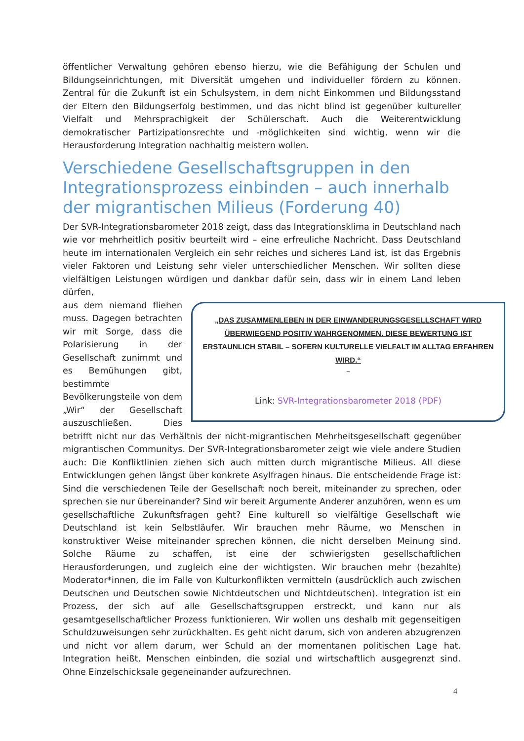öffentlicher Verwaltung gehören ebenso hierzu, wie die Befähigung der Schulen und Bildungseinrichtungen, mit Diversität umgehen und individueller fördern zu können. Zentral für die Zukunft ist ein Schulsystem, in dem nicht Einkommen und Bildungsstand der Eltern den Bildungserfolg bestimmen, und das nicht blind ist gegenüber kultureller Vielfalt und Mehrsprachigkeit der Schülerschaft. Auch die Weiterentwicklung demokratischer Partizipationsrechte und -möglichkeiten sind wichtig, wenn wir die Herausforderung Integration nachhaltig meistern wollen.
Verschiedene Gesellschaftsgruppen in den Integrationsprozess einbinden – auch innerhalb der migrantischen Milieus (Forderung 40)
Der SVR-Integrationsbarometer 2018 zeigt, dass das Integrationsklima in Deutschland nach wie vor mehrheitlich positiv beurteilt wird – eine erfreuliche Nachricht. Dass Deutschland heute im internationalen Vergleich ein sehr reiches und sicheres Land ist, ist das Ergebnis vieler Faktoren und Leistung sehr vieler unterschiedlicher Menschen. Wir sollten diese vielfältigen Leistungen würdigen und dankbar dafür sein, dass wir in einem Land leben dürfen,
„DAS ZUSAMMENLEBEN IN DER EINWANDERUNGSGESELLSCHAFT WIRD ÜBERWIEGEND POSITIV WAHRGENOMMEN. DIESE BEWERTUNG IST ERSTAUNLICH STABIL – SOFERN KULTURELLE VIELFALT IM ALLTAG ERFAHREN WIRD.“
–
Link: SVR-Integrationsbarometer 2018 (PDF)
aus dem niemand fliehen muss. Dagegen betrachten wir mit Sorge, dass die Polarisierung in der Gesellschaft zunimmt und es Bemühungen gibt, bestimmte Bevölkerungsteile von dem „Wir“ der Gesellschaft auszuschließen. Dies betrifft nicht nur das Verhältnis der nicht-migrantischen Mehrheitsgesellschaft gegenüber migrantischen Communitys. Der SVR-Integrationsbarometer zeigt wie viele andere Studien auch: Die Konfliktlinien ziehen sich auch mitten durch migrantische Milieus. All diese Entwicklungen gehen längst über konkrete Asylfragen hinaus. Die entscheidende Frage ist: Sind die verschiedenen Teile der Gesellschaft noch bereit, miteinander zu sprechen, oder sprechen sie nur übereinander? Sind wir bereit Argumente Anderer anzuhören, wenn es um gesellschaftliche Zukunftsfragen geht? Eine kulturell so vielfältige Gesellschaft wie Deutschland ist kein Selbstläufer. Wir brauchen mehr Räume, wo Menschen in konstruktiver Weise miteinander sprechen können, die nicht derselben Meinung sind. Solche Räume zu schaffen, ist eine der schwierigsten gesellschaftlichen Herausforderungen, und zugleich eine der wichtigsten. Wir brauchen mehr (bezahlte) Moderator*innen, die im Falle von Kulturkonflikten vermitteln (ausdrücklich auch zwischen Deutschen und Deutschen sowie Nichtdeutschen und Nichtdeutschen). Integration ist ein Prozess, der sich auf alle Gesellschaftsgruppen erstreckt, und kann nur als gesamtgesellschaftlicher Prozess funktionieren. Wir wollen uns deshalb mit gegenseitigen Schuldzuweisungen sehr zurückhalten. Es geht nicht darum, sich von anderen abzugrenzen und nicht vor allem darum, wer Schuld an der momentanen politischen Lage hat. Integration heißt, Menschen einbinden, die sozial und wirtschaftlich ausgegrenzt sind. Ohne Einzelschicksale gegeneinander aufzurechnen.
4